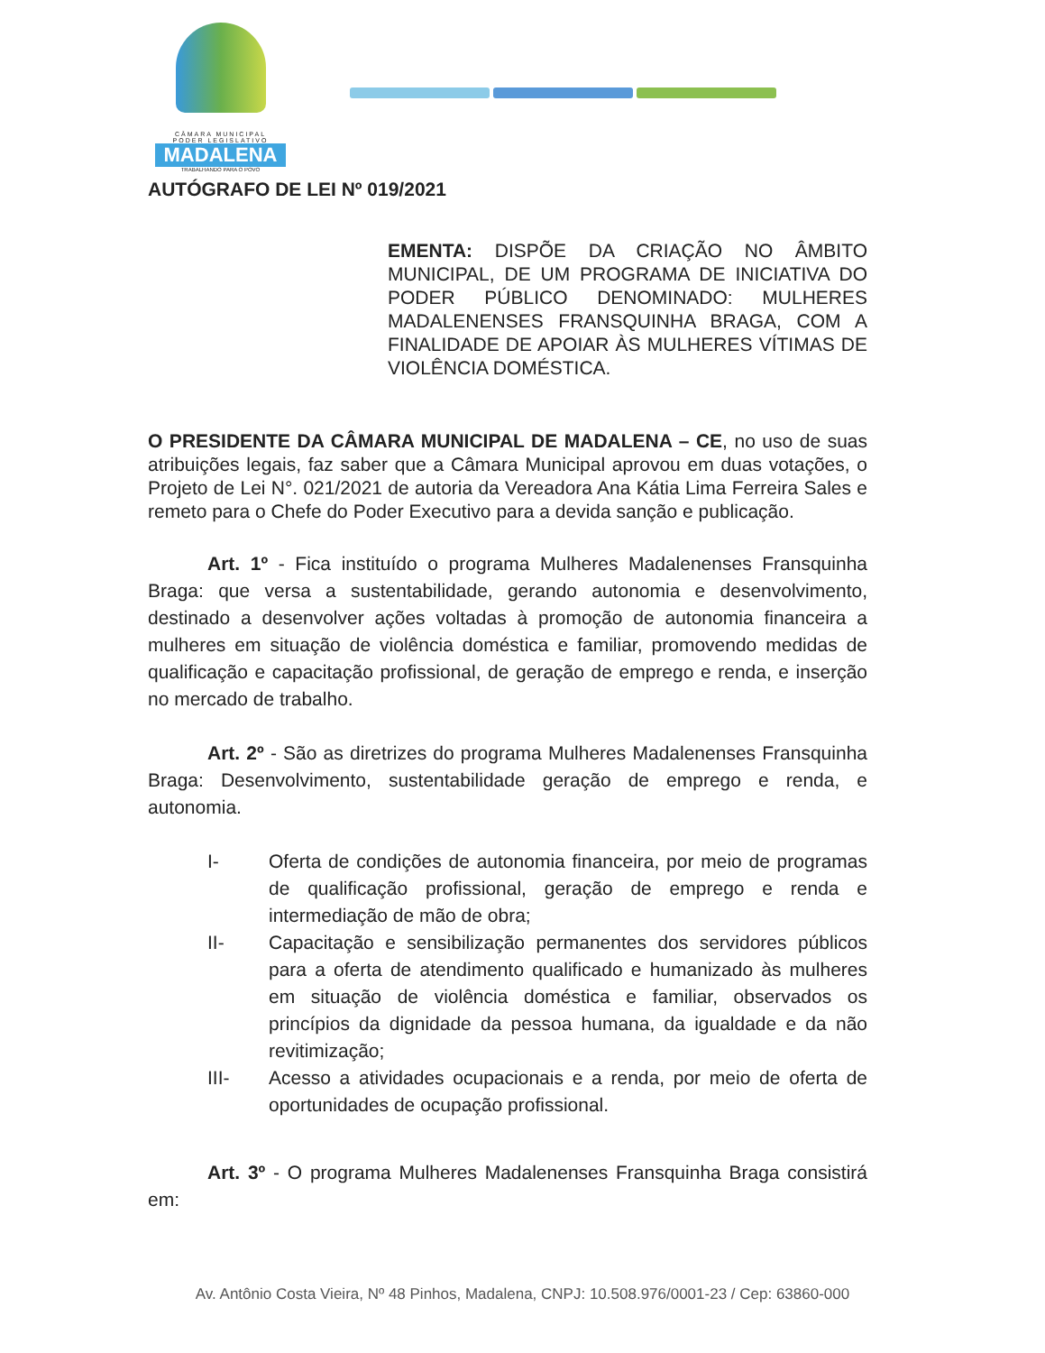CÂMARA MUNICIPAL
PODER LEGISLATIVO
MADALENA
TRABALHANDO PARA O POVO
AUTÓGRAFO DE LEI Nº 019/2021
EMENTA: DISPÕE DA CRIAÇÃO NO ÂMBITO MUNICIPAL, DE UM PROGRAMA DE INICIATIVA DO PODER PÚBLICO DENOMINADO: MULHERES MADALENENSES FRANSQUINHA BRAGA, COM A FINALIDADE DE APOIAR ÀS MULHERES VÍTIMAS DE VIOLÊNCIA DOMÉSTICA.
O PRESIDENTE DA CÂMARA MUNICIPAL DE MADALENA – CE, no uso de suas atribuições legais, faz saber que a Câmara Municipal aprovou em duas votações, o Projeto de Lei N°. 021/2021 de autoria da Vereadora Ana Kátia Lima Ferreira Sales e remeto para o Chefe do Poder Executivo para a devida sanção e publicação.
Art. 1º - Fica instituído o programa Mulheres Madalenenses Fransquinha Braga: que versa a sustentabilidade, gerando autonomia e desenvolvimento, destinado a desenvolver ações voltadas à promoção de autonomia financeira a mulheres em situação de violência doméstica e familiar, promovendo medidas de qualificação e capacitação profissional, de geração de emprego e renda, e inserção no mercado de trabalho.
Art. 2º - São as diretrizes do programa Mulheres Madalenenses Fransquinha Braga: Desenvolvimento, sustentabilidade geração de emprego e renda, e autonomia.
I- Oferta de condições de autonomia financeira, por meio de programas de qualificação profissional, geração de emprego e renda e intermediação de mão de obra;
II- Capacitação e sensibilização permanentes dos servidores públicos para a oferta de atendimento qualificado e humanizado às mulheres em situação de violência doméstica e familiar, observados os princípios da dignidade da pessoa humana, da igualdade e da não revitimização;
III- Acesso a atividades ocupacionais e a renda, por meio de oferta de oportunidades de ocupação profissional.
Art. 3º - O programa Mulheres Madalenenses Fransquinha Braga consistirá em:
Av. Antônio Costa Vieira, Nº 48 Pinhos, Madalena, CNPJ: 10.508.976/0001-23 / Cep: 63860-000